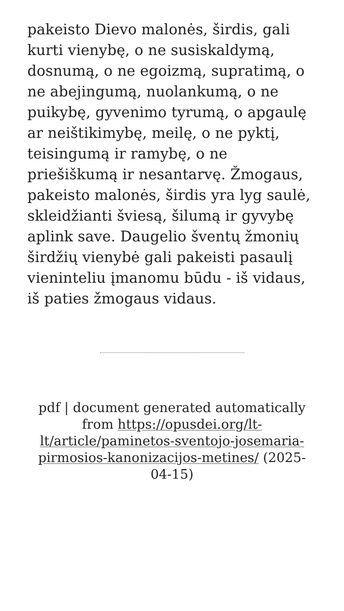pakeisto Dievo malonės, širdis, gali kurti vienybę, o ne susiskaldymą, dosnumą, o ne egoizmą, supratimą, o ne abejingumą, nuolankumą, o ne puikybę, gyvenimo tyrumą, o apgaulę ar neištikimybę, meilę, o ne pyktį, teisingumą ir ramybę, o ne priešiškumą ir nesantarvę. Žmogaus, pakeisto malonės, širdis yra lyg saulė, skleidžianti šviesą, šilumą ir gyvybę aplink save. Daugelio šventų žmonių širdžių vienybė gali pakeisti pasaulį vieninteliu įmanomu būdu - iš vidaus, iš paties žmogaus vidaus.
pdf | document generated automatically from https://opusdei.org/lt-lt/article/paminetos-sventojo-josemaria-pirmosios-kanonizacijos-metines/ (2025-04-15)